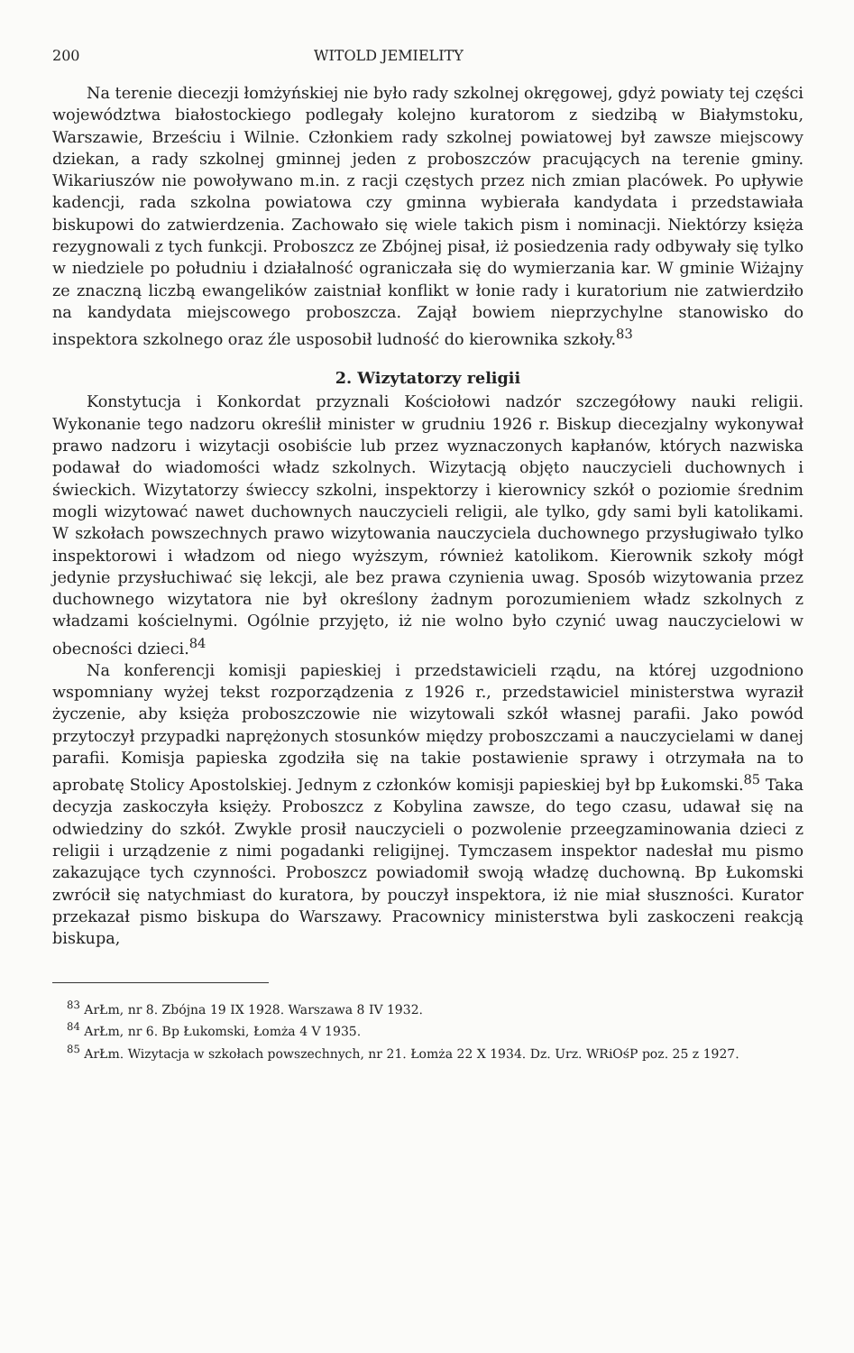200 WITOLD JEMIELITY
Na terenie diecezji łomżyńskiej nie było rady szkolnej okręgowej, gdyż powiaty tej części województwa białostockiego podlegały kolejno kuratorom z siedzibą w Białymstoku, Warszawie, Brześciu i Wilnie. Członkiem rady szkolnej powiatowej był zawsze miejscowy dziekan, a rady szkolnej gminnej jeden z proboszczów pracujących na terenie gminy. Wikariuszów nie powoływano m.in. z racji częstych przez nich zmian placówek. Po upływie kadencji, rada szkolna powiatowa czy gminna wybierała kandydata i przedstawiała biskupowi do zatwierdzenia. Zachowało się wiele takich pism i nominacji. Niektórzy księża rezygnowali z tych funkcji. Proboszcz ze Zbójnej pisał, iż posiedzenia rady odbywały się tylko w niedziele po południu i działalność ograniczała się do wymierzania kar. W gminie Wiżajny ze znaczną liczbą ewangelików zaistniał konflikt w łonie rady i kuratorium nie zatwierdziło na kandydata miejscowego proboszcza. Zajął bowiem nieprzychylne stanowisko do inspektora szkolnego oraz źle usposobił ludność do kierownika szkoły.<sup>83</sup>
2. Wizytatorzy religii
Konstytucja i Konkordat przyznali Kościołowi nadzór szczegółowy nauki religii. Wykonanie tego nadzoru określił minister w grudniu 1926 r. Biskup diecezjalny wykonywał prawo nadzoru i wizytacji osobiście lub przez wyznaczonych kapłanów, których nazwiska podawał do wiadomości władz szkolnych. Wizytacją objęto nauczycieli duchownych i świeckich. Wizytatorzy świeccy szkolni, inspektorzy i kierownicy szkół o poziomie średnim mogli wizytować nawet duchownych nauczycieli religii, ale tylko, gdy sami byli katolikami. W szkołach powszechnych prawo wizytowania nauczyciela duchownego przysługiwało tylko inspektorowi i władzom od niego wyższym, również katolikom. Kierownik szkoły mógł jedynie przysłuchiwać się lekcji, ale bez prawa czynienia uwag. Sposób wizytowania przez duchownego wizytatora nie był określony żadnym porozumieniem władz szkolnych z władzami kościelnymi. Ogólnie przyjęto, iż nie wolno było czynić uwag nauczycielowi w obecności dzieci.<sup>84</sup>
Na konferencji komisji papieskiej i przedstawicieli rządu, na której uzgodniono wspomniany wyżej tekst rozporządzenia z 1926 r., przedstawiciel ministerstwa wyraził życzenie, aby księża proboszczowie nie wizytowali szkół własnej parafii. Jako powód przytoczył przypadki naprężonych stosunków między proboszczami a nauczycielami w danej parafii. Komisja papieska zgodziła się na takie postawienie sprawy i otrzymała na to aprobatę Stolicy Apostolskiej. Jednym z członków komisji papieskiej był bp Łukomski.<sup>85</sup> Taka decyzja zaskoczyła księży. Proboszcz z Kobylina zawsze, do tego czasu, udawał się na odwiedziny do szkół. Zwykle prosił nauczycieli o pozwolenie przeegzaminowania dzieci z religii i urządzenie z nimi pogadanki religijnej. Tymczasem inspektor nadesłał mu pismo zakazujące tych czynności. Proboszcz powiadomił swoją władzę duchowną. Bp Łukomski zwrócił się natychmiast do kuratora, by pouczył inspektora, iż nie miał słuszności. Kurator przekazał pismo biskupa do Warszawy. Pracownicy ministerstwa byli zaskoczeni reakcją biskupa,
<sup>83</sup> ArŁm, nr 8. Zbójna 19 IX 1928. Warszawa 8 IV 1932.
<sup>84</sup> ArŁm, nr 6. Bp Łukomski, Łomża 4 V 1935.
<sup>85</sup> ArŁm. Wizytacja w szkołach powszechnych, nr 21. Łomża 22 X 1934. Dz. Urz. WRiOśP poz. 25 z 1927.